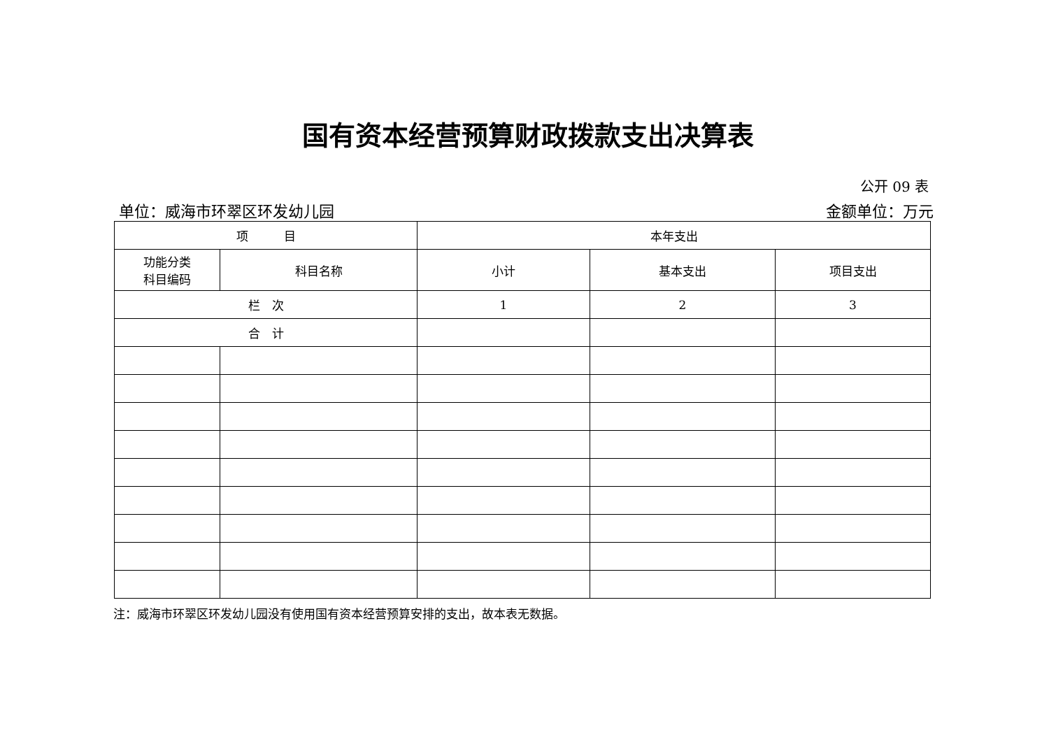国有资本经营预算财政拨款支出决算表
公开 09 表
单位：威海市环翠区环发幼儿园 金额单位：万元
| 项 目 | | 本年支出 | | |
| --- | --- | --- | --- | --- |
| 功能分类 科目编码 | 科目名称 | 小计 | 基本支出 | 项目支出 |
| 栏 次 | | 1 | 2 | 3 |
| 合 计 | | | | |
注：威海市环翠区环发幼儿园没有使用国有资本经营预算安排的支出，故本表无数据。